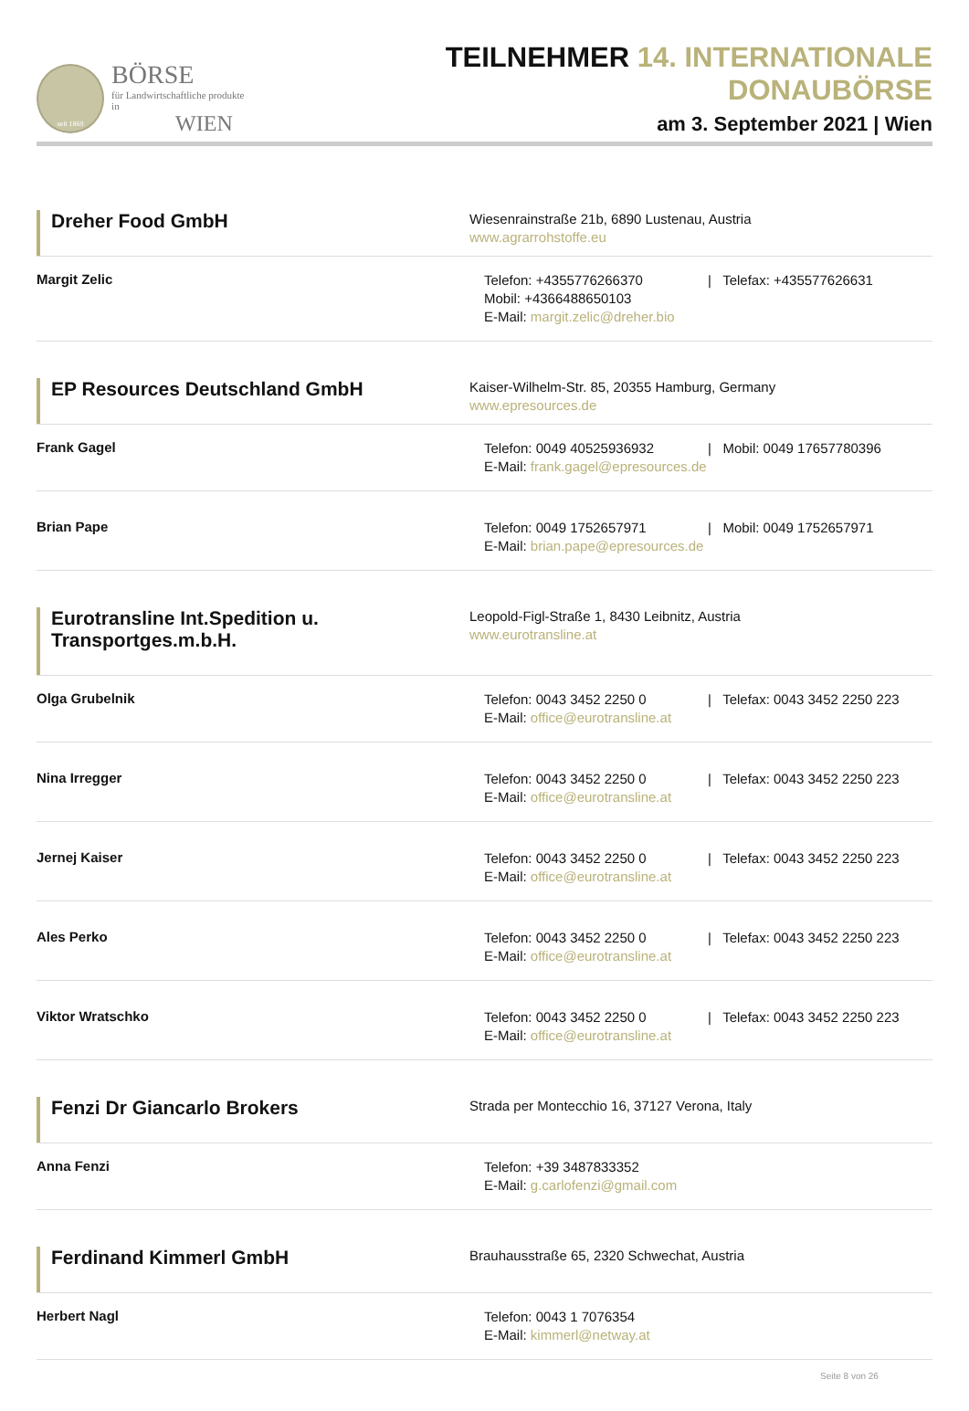seit 1869
BÖRSE
für Landwirtschaftliche produkte in
WIEN
TEILNEHMER 14. INTERNATIONALE DONAUBÖRSE
am 3. September 2021 | Wien
Dreher Food GmbH
Wiesenrainstraße 21b, 6890 Lustenau, Austria
www.agrarrohstoffe.eu
Margit Zelic
Telefon: +4355776266370 | Telefax: +435577626631
Mobil: +4366488650103
E-Mail: margit.zelic@dreher.bio
EP Resources Deutschland GmbH
Kaiser-Wilhelm-Str. 85, 20355 Hamburg, Germany
www.epresources.de
Frank Gagel
Telefon: 0049 40525936932 | Mobil: 0049 17657780396
E-Mail: frank.gagel@epresources.de
Brian Pape
Telefon: 0049 1752657971 | Mobil: 0049 1752657971
E-Mail: brian.pape@epresources.de
Eurotransline Int.Spedition u. Transportges.m.b.H.
Leopold-Figl-Straße 1, 8430 Leibnitz, Austria
www.eurotransline.at
Olga Grubelnik
Telefon: 0043 3452 2250 0 | Telefax: 0043 3452 2250 223
E-Mail: office@eurotransline.at
Nina Irregger
Telefon: 0043 3452 2250 0 | Telefax: 0043 3452 2250 223
E-Mail: office@eurotransline.at
Jernej Kaiser
Telefon: 0043 3452 2250 0 | Telefax: 0043 3452 2250 223
E-Mail: office@eurotransline.at
Ales Perko
Telefon: 0043 3452 2250 0 | Telefax: 0043 3452 2250 223
E-Mail: office@eurotransline.at
Viktor Wratschko
Telefon: 0043 3452 2250 0 | Telefax: 0043 3452 2250 223
E-Mail: office@eurotransline.at
Fenzi Dr Giancarlo Brokers
Strada per Montecchio 16, 37127 Verona, Italy
Anna Fenzi
Telefon: +39 3487833352
E-Mail: g.carlofenzi@gmail.com
Ferdinand Kimmerl GmbH
Brauhausstraße 65, 2320 Schwechat, Austria
Herbert Nagl
Telefon: 0043 1 7076354
E-Mail: kimmerl@netway.at
Seite 8 von 26